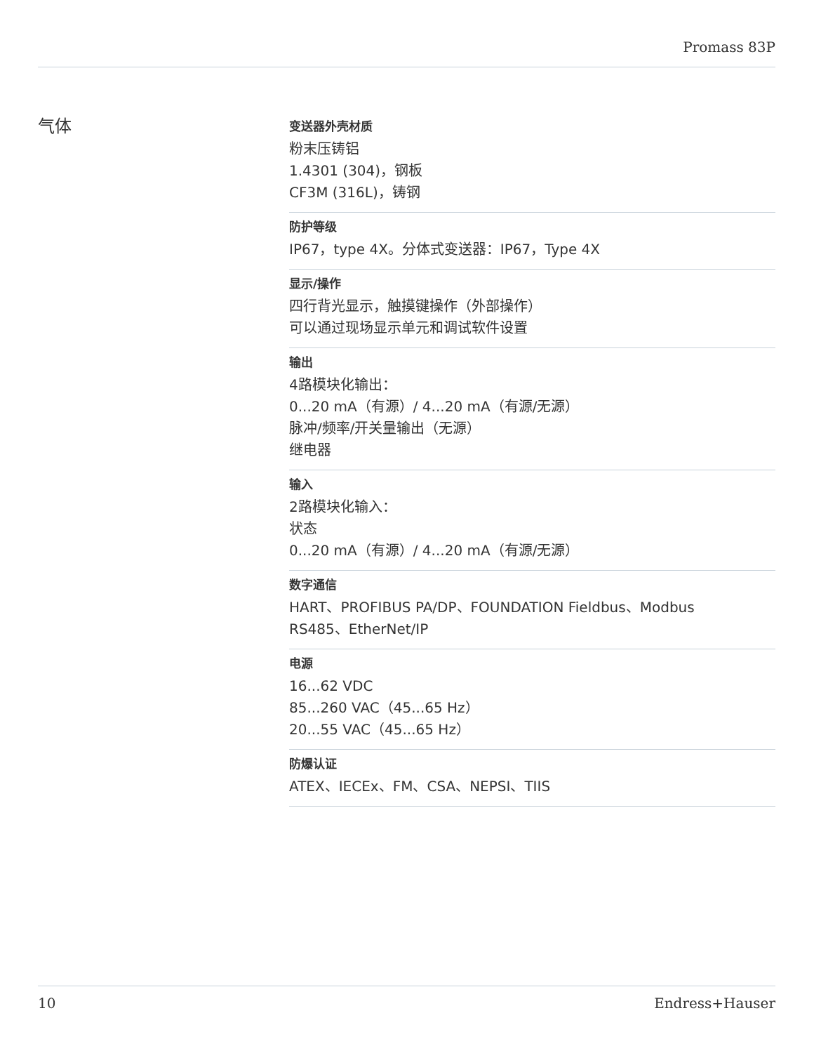Promass 83P
气体
变送器外壳材质
粉末压铸铝
1.4301 (304)，钢板
CF3M (316L)，铸钢
防护等级
IP67，type 4X。分体式变送器：IP67，Type 4X
显示/操作
四行背光显示，触摸键操作（外部操作）
可以通过现场显示单元和调试软件设置
输出
4路模块化输出：
0...20 mA（有源）/ 4...20 mA（有源/无源）
脉冲/频率/开关量输出（无源）
继电器
输入
2路模块化输入：
状态
0...20 mA（有源）/ 4...20 mA（有源/无源）
数字通信
HART、PROFIBUS PA/DP、FOUNDATION Fieldbus、Modbus
RS485、EtherNet/IP
电源
16...62 VDC
85...260 VAC（45...65 Hz）
20...55 VAC（45...65 Hz）
防爆认证
ATEX、IECEx、FM、CSA、NEPSI、TIIS
10 Endress+Hauser